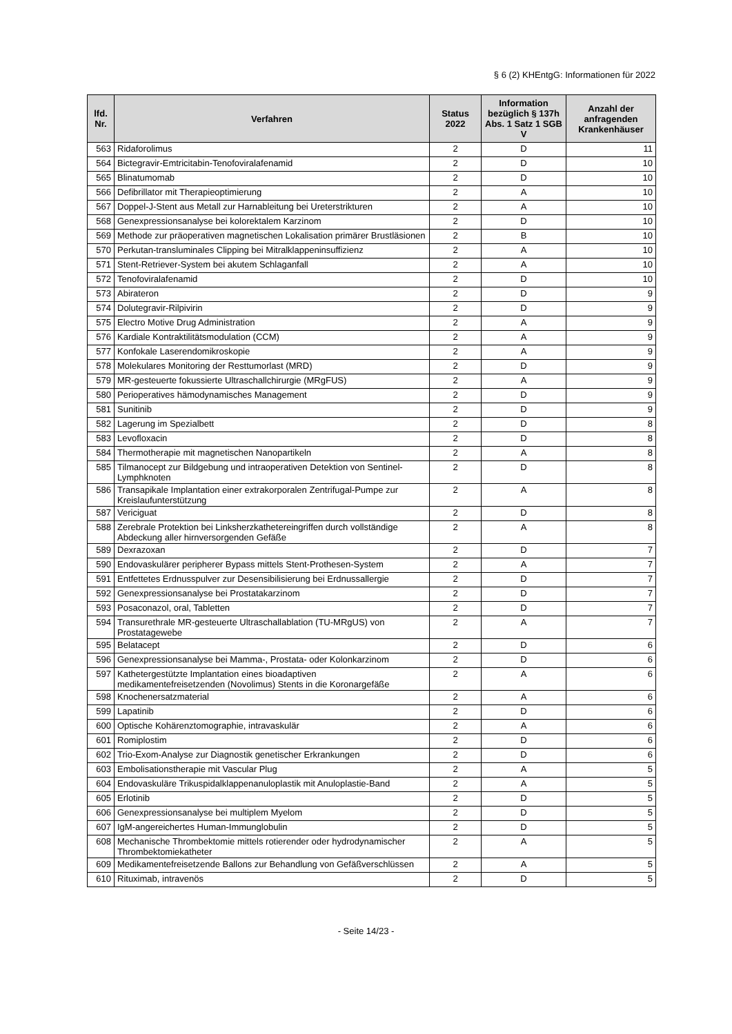§ 6 (2) KHEntgG: Informationen für 2022
| lfd. Nr. | Verfahren | Status 2022 | Information bezüglich § 137h Abs. 1 Satz 1 SGB V | Anzahl der anfragenden Krankenhäuser |
| --- | --- | --- | --- | --- |
| 563 | Ridaforolimus | 2 | D | 11 |
| 564 | Bictegravir-Emtricitabin-Tenofoviralafenamid | 2 | D | 10 |
| 565 | Blinatumomab | 2 | D | 10 |
| 566 | Defibrillator mit Therapieoptimierung | 2 | A | 10 |
| 567 | Doppel-J-Stent aus Metall zur Harnableitung bei Ureterstrikturen | 2 | A | 10 |
| 568 | Genexpressionsanalyse bei kolorektalem Karzinom | 2 | D | 10 |
| 569 | Methode zur präoperativen magnetischen Lokalisation primärer Brustläsionen | 2 | B | 10 |
| 570 | Perkutan-transluminales Clipping bei Mitralklappeninsuffizienz | 2 | A | 10 |
| 571 | Stent-Retriever-System bei akutem Schlaganfall | 2 | A | 10 |
| 572 | Tenofoviralafenamid | 2 | D | 10 |
| 573 | Abirateron | 2 | D | 9 |
| 574 | Dolutegravir-Rilpivirin | 2 | D | 9 |
| 575 | Electro Motive Drug Administration | 2 | A | 9 |
| 576 | Kardiale Kontraktilitätsmodulation (CCM) | 2 | A | 9 |
| 577 | Konfokale Laserendomikroskopie | 2 | A | 9 |
| 578 | Molekulares Monitoring der Resttumorlast (MRD) | 2 | D | 9 |
| 579 | MR-gesteuerte fokussierte Ultraschallchirurgie (MRgFUS) | 2 | A | 9 |
| 580 | Perioperatives hämodynamisches Management | 2 | D | 9 |
| 581 | Sunitinib | 2 | D | 9 |
| 582 | Lagerung im Spezialbett | 2 | D | 8 |
| 583 | Levofloxacin | 2 | D | 8 |
| 584 | Thermotherapie mit magnetischen Nanopartikeln | 2 | A | 8 |
| 585 | Tilmanocept zur Bildgebung und intraoperativen Detektion von Sentinel-Lymphknoten | 2 | D | 8 |
| 586 | Transapikale Implantation einer extrakorporalen Zentrifugal-Pumpe zur Kreislaufunterstützung | 2 | A | 8 |
| 587 | Vericiguat | 2 | D | 8 |
| 588 | Zerebrale Protektion bei Linksherzkathetereingriffen durch vollständige Abdeckung aller hirnversorgenden Gefäße | 2 | A | 8 |
| 589 | Dexrazoxan | 2 | D | 7 |
| 590 | Endovaskulärer peripherer Bypass mittels Stent-Prothesen-System | 2 | A | 7 |
| 591 | Entfettetes Erdnusspulver zur Desensibilisierung bei Erdnussallergie | 2 | D | 7 |
| 592 | Genexpressionsanalyse bei Prostatakarzinom | 2 | D | 7 |
| 593 | Posaconazol, oral, Tabletten | 2 | D | 7 |
| 594 | Transurethrale MR-gesteuerte Ultraschallablation (TU-MRgUS) von Prostatagewebe | 2 | A | 7 |
| 595 | Belatacept | 2 | D | 6 |
| 596 | Genexpressionsanalyse bei Mamma-, Prostata- oder Kolonkarzinom | 2 | D | 6 |
| 597 | Kathetergestützte Implantation eines bioadaptiven medikamentefreisetzenden (Novolimus) Stents in die Koronargefäße | 2 | A | 6 |
| 598 | Knochenersatzmaterial | 2 | A | 6 |
| 599 | Lapatinib | 2 | D | 6 |
| 600 | Optische Kohärenztomographie, intravaskulär | 2 | A | 6 |
| 601 | Romiplostim | 2 | D | 6 |
| 602 | Trio-Exom-Analyse zur Diagnostik genetischer Erkrankungen | 2 | D | 6 |
| 603 | Embolisationstherapie mit Vascular Plug | 2 | A | 5 |
| 604 | Endovaskuläre Trikuspidalklappenanuloplastik mit Anuloplastie-Band | 2 | A | 5 |
| 605 | Erlotinib | 2 | D | 5 |
| 606 | Genexpressionsanalyse bei multiplem Myelom | 2 | D | 5 |
| 607 | IgM-angereichertes Human-Immunglobulin | 2 | D | 5 |
| 608 | Mechanische Thrombektomie mittels rotierender oder hydrodynamischer Thrombektomiekatheter | 2 | A | 5 |
| 609 | Medikamentefreisetzende Ballons zur Behandlung von Gefäßverschlüssen | 2 | A | 5 |
| 610 | Rituximab, intravenös | 2 | D | 5 |
- Seite 14/23 -